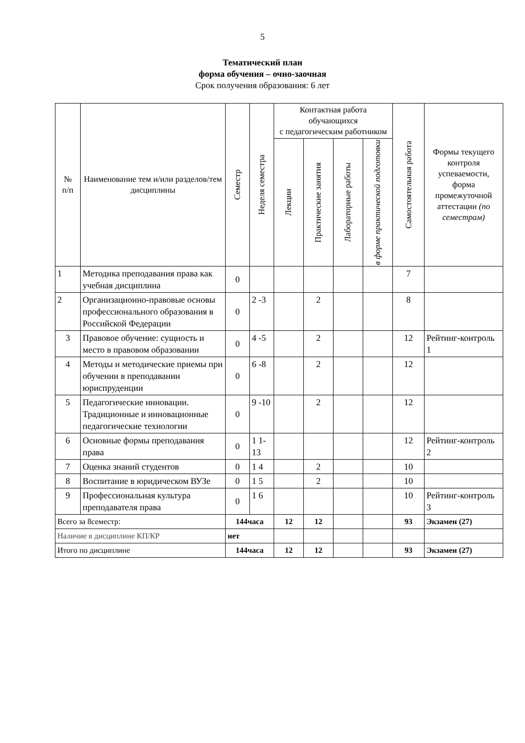5
Тематический план
форма обучения – очно-заочная
Срок получения образования: 6 лет
| № п/п | Наименование тем и/или разделов/тем дисциплины | Семестр | Неделя семестра | Контактная работа обучающихся с педагогическим работником | | | | Самостоятельная работа | Формы текущего контроля успеваемости, форма промежуточной аттестации (по семестрам) |
| --- | --- | --- | --- | --- | --- | --- | --- | --- | --- |
| | | | | Лекции | Практические занятия | Лабораторные работы | в форме практической подготовки | | |
| 1 | Методика преподавания права как учебная дисциплина | 0 | | | | | | 7 | |
| 2 | Организационно-правовые основы профессионального образования в Российской Федерации | 0 | 2 -3 | | 2 | | | 8 | |
| 3 | Правовое обучение: сущность и место в правовом образовании | 0 | 4 -5 | | 2 | | | 12 | Рейтинг-контроль 1 |
| 4 | Методы и методические приемы при обучении в преподавании юриспруденции | 0 | 6 -8 | | 2 | | | 12 | |
| 5 | Педагогические инновации. Традиционные и инновационные педагогические технологии | 0 | 9 -10 | | 2 | | | 12 | |
| 6 | Основные формы преподавания права | 0 | 1 1- 13 | | | | | 12 | Рейтинг-контроль 2 |
| 7 | Оценка знаний студентов | 0 | 1 4 | | 2 | | | 10 | |
| 8 | Воспитание в юридическом ВУЗе | 0 | 1 5 | | 2 | | | 10 | |
| 9 | Профессиональная культура преподавателя права | 0 | 1 6 | | | | | 10 | Рейтинг-контроль 3 |
| Всего за 8семестр: | | 144часа | | 12 | 12 | | | 93 | Экзамен (27) |
| Наличие в дисциплине КП/КР | | нет | | | | | | | |
| Итого по дисциплине | | 144часа | | 12 | 12 | | | 93 | Экзамен (27) |